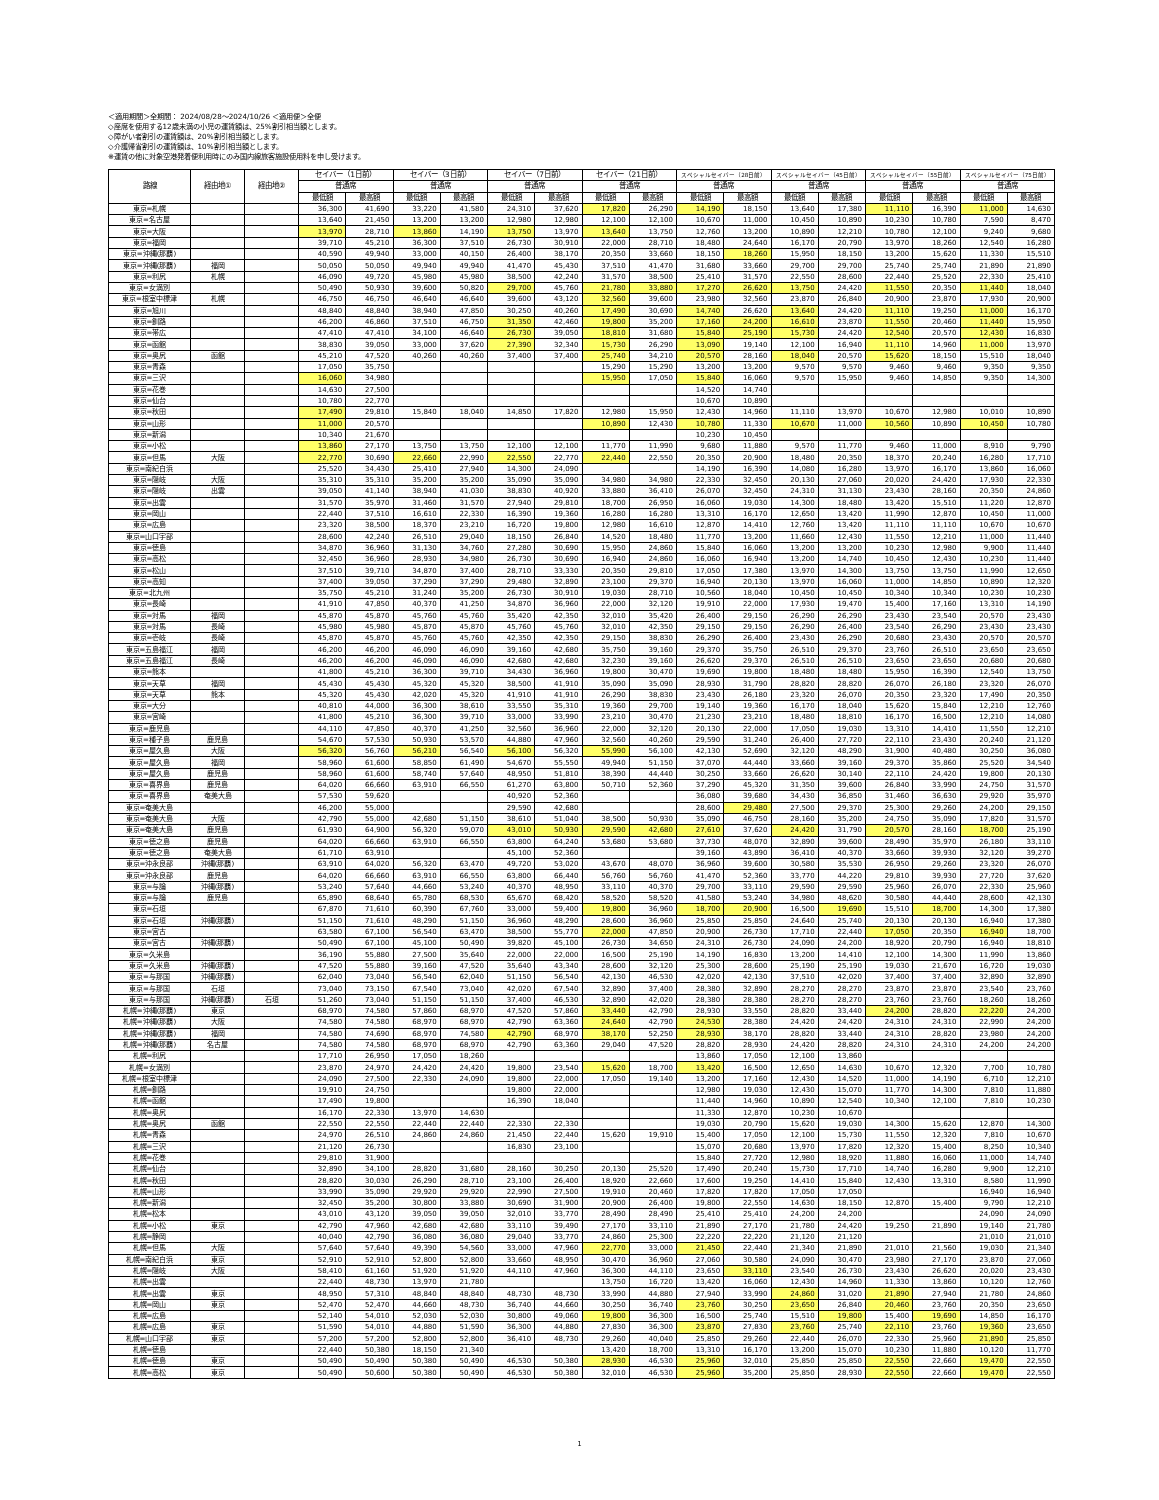＜適用期間＞全期間： 2024/08/28～2024/10/26 ＜適用便＞全便
◇座席を使用する12歳未満の小児の運賃額は、25%割引相当額とします。
◇障がい者割引の運賃額は、20%割引相当額とします。
◇介護帰省割引の運賃額は、10%割引相当額とします。
※運賃の他に対象空港発着便利用時にのみ国内線旅客施設使用料を申し受けます。
| 路線 | 経由地① | 経由地② | セイバー（1日前） | | セイバー（3日前） | | セイバー（7日前） | | セイバー（21日前） | | スペシャルセイバー（28日前） | | スペシャルセイバー（45日前） | | スペシャルセイバー（55日前） | | スペシャルセイバー（75日前） | |
| --- | --- | --- | --- | --- | --- | --- | --- | --- | --- | --- | --- | --- | --- | --- | --- | --- | --- | --- |
| | | | 普通席 | | 普通席 | | 普通席 | | 普通席 | | 普通席 | | 普通席 | | 普通席 | | 普通席 | |
| | | | 最低額 | 最高額 | 最低額 | 最高額 | 最低額 | 最高額 | 最低額 | 最高額 | 最低額 | 最高額 | 最低額 | 最高額 | 最低額 | 最高額 | 最低額 | 最高額 |
| 東京=札幌 | | | 36,300 | 41,690 | 33,220 | 41,580 | 24,310 | 37,620 | 17,820 | 26,290 | 14,190 | 18,150 | 13,640 | 17,380 | 11,110 | 16,390 | 11,000 | 14,630 |
| 東京=名古屋 | | | 13,640 | 21,450 | 13,200 | 13,200 | 12,980 | 12,980 | 12,100 | 12,100 | 10,670 | 11,000 | 10,450 | 10,890 | 10,230 | 10,780 | 7,590 | 8,470 |
| 東京=大阪 | | | 13,970 | 28,710 | 13,860 | 14,190 | 13,750 | 13,970 | 13,640 | 13,750 | 12,760 | 13,200 | 10,890 | 12,210 | 10,780 | 12,100 | 9,240 | 9,680 |
| 東京=福岡 | | | 39,710 | 45,210 | 36,300 | 37,510 | 26,730 | 30,910 | 22,000 | 28,710 | 18,480 | 24,640 | 16,170 | 20,790 | 13,970 | 18,260 | 12,540 | 16,280 |
| 東京=沖縄(那覇) | | | 40,590 | 49,940 | 33,000 | 40,150 | 26,400 | 38,170 | 20,350 | 33,660 | 18,150 | 18,260 | 15,950 | 18,150 | 13,200 | 15,620 | 11,330 | 15,510 |
| 東京=沖縄(那覇) | 福岡 | | 50,050 | 50,050 | 49,940 | 49,940 | 41,470 | 45,430 | 37,510 | 41,470 | 31,680 | 33,660 | 29,700 | 29,700 | 25,740 | 25,740 | 21,890 | 21,890 |
| 東京=利尻 | 札幌 | | 46,090 | 49,720 | 45,980 | 45,980 | 38,500 | 42,240 | 31,570 | 38,500 | 25,410 | 31,570 | 22,550 | 28,600 | 22,440 | 25,520 | 22,330 | 25,410 |
| 東京=女満別 | | | 50,490 | 50,930 | 39,600 | 50,820 | 29,700 | 45,760 | 21,780 | 33,880 | 17,270 | 26,620 | 13,750 | 24,420 | 11,550 | 20,350 | 11,440 | 18,040 |
| 東京=根室中標津 | 札幌 | | 46,750 | 46,750 | 46,640 | 46,640 | 39,600 | 43,120 | 32,560 | 39,600 | 23,980 | 32,560 | 23,870 | 26,840 | 20,900 | 23,870 | 17,930 | 20,900 |
| 東京=旭川 | | | 48,840 | 48,840 | 38,940 | 47,850 | 30,250 | 40,260 | 17,490 | 30,690 | 14,740 | 26,620 | 13,640 | 24,420 | 11,110 | 19,250 | 11,000 | 16,170 |
| 東京=釧路 | | | 46,200 | 46,860 | 37,510 | 46,750 | 31,350 | 42,460 | 19,800 | 35,200 | 17,160 | 24,200 | 16,610 | 23,870 | 11,550 | 20,460 | 11,440 | 15,950 |
| 東京=帯広 | | | 47,410 | 47,410 | 34,100 | 46,640 | 26,730 | 39,050 | 18,810 | 31,680 | 15,840 | 25,190 | 15,730 | 24,420 | 12,540 | 20,570 | 12,430 | 16,830 |
| 東京=函館 | | | 38,830 | 39,050 | 33,000 | 37,620 | 27,390 | 32,340 | 15,730 | 26,290 | 13,090 | 19,140 | 12,100 | 16,940 | 11,110 | 14,960 | 11,000 | 13,970 |
| 東京=奥尻 | 函館 | | 45,210 | 47,520 | 40,260 | 40,260 | 37,400 | 37,400 | 25,740 | 34,210 | 20,570 | 28,160 | 18,040 | 20,570 | 15,620 | 18,150 | 15,510 | 18,040 |
| 東京=青森 | | | 17,050 | 35,750 | | | | | 15,290 | 15,290 | 13,200 | 13,200 | 9,570 | 9,570 | 9,460 | 9,460 | 9,350 | 9,350 |
| 東京=三沢 | | | 16,060 | 34,980 | | | | | 15,950 | 17,050 | 15,840 | 16,060 | 9,570 | 15,950 | 9,460 | 14,850 | 9,350 | 14,300 |
| 東京=花巻 | | | 14,630 | 27,500 | | | | | | | 14,520 | 14,740 | | | | | | |
| 東京=仙台 | | | 10,780 | 22,770 | | | | | | | 10,670 | 10,890 | | | | | | |
| 東京=秋田 | | | 17,490 | 29,810 | 15,840 | 18,040 | 14,850 | 17,820 | 12,980 | 15,950 | 12,430 | 14,960 | 11,110 | 13,970 | 10,670 | 12,980 | 10,010 | 10,890 |
| 東京=山形 | | | 11,000 | 20,570 | | | | | 10,890 | 12,430 | 10,780 | 11,330 | 10,670 | 11,000 | 10,560 | 10,890 | 10,450 | 10,780 |
| 東京=新潟 | | | 10,340 | 21,670 | | | | | | | 10,230 | 10,450 | | | | | | |
| 東京=小松 | | | 13,860 | 27,170 | 13,750 | 13,750 | 12,100 | 12,100 | 11,770 | 11,990 | 9,680 | 11,880 | 9,570 | 11,770 | 9,460 | 11,000 | 8,910 | 9,790 |
| 東京=但馬 | 大阪 | | 22,770 | 30,690 | 22,660 | 22,990 | 22,550 | 22,770 | 22,440 | 22,550 | 20,350 | 20,900 | 18,480 | 20,350 | 18,370 | 20,240 | 16,280 | 17,710 |
| 東京=南紀白浜 | | | 25,520 | 34,430 | 25,410 | 27,940 | 14,300 | 24,090 | | | 14,190 | 16,390 | 14,080 | 16,280 | 13,970 | 16,170 | 13,860 | 16,060 |
| 東京=隠岐 | 大阪 | | 35,310 | 35,310 | 35,200 | 35,200 | 35,090 | 35,090 | 34,980 | 34,980 | 22,330 | 32,450 | 20,130 | 27,060 | 20,020 | 24,420 | 17,930 | 22,330 |
| 東京=隠岐 | 出雲 | | 39,050 | 41,140 | 38,940 | 41,030 | 38,830 | 40,920 | 33,880 | 36,410 | 26,070 | 32,450 | 24,310 | 31,130 | 23,430 | 28,160 | 20,350 | 24,860 |
| 東京=出雲 | | | 31,570 | 35,970 | 31,460 | 31,570 | 27,940 | 29,810 | 18,700 | 26,950 | 16,060 | 19,030 | 14,300 | 18,480 | 13,420 | 15,510 | 11,220 | 12,870 |
| 東京=岡山 | | | 22,440 | 37,510 | 16,610 | 22,330 | 16,390 | 19,360 | 16,280 | 16,280 | 13,310 | 16,170 | 12,650 | 13,420 | 11,990 | 12,870 | 10,450 | 11,000 |
| 東京=広島 | | | 23,320 | 38,500 | 18,370 | 23,210 | 16,720 | 19,800 | 12,980 | 16,610 | 12,870 | 14,410 | 12,760 | 13,420 | 11,110 | 11,110 | 10,670 | 10,670 |
| 東京=山口宇部 | | | 28,600 | 42,240 | 26,510 | 29,040 | 18,150 | 26,840 | 14,520 | 18,480 | 11,770 | 13,200 | 11,660 | 12,430 | 11,550 | 12,210 | 11,000 | 11,440 |
| 東京=徳島 | | | 34,870 | 36,960 | 31,130 | 34,760 | 27,280 | 30,690 | 15,950 | 24,860 | 15,840 | 16,060 | 13,200 | 13,200 | 10,230 | 12,980 | 9,900 | 11,440 |
| 東京=高松 | | | 32,450 | 36,960 | 28,930 | 34,980 | 26,730 | 30,690 | 16,940 | 24,860 | 16,060 | 16,940 | 13,200 | 14,740 | 10,450 | 12,430 | 10,230 | 11,440 |
| 東京=松山 | | | 37,510 | 39,710 | 34,870 | 37,400 | 28,710 | 33,330 | 20,350 | 29,810 | 17,050 | 17,380 | 13,970 | 14,300 | 13,750 | 13,750 | 11,990 | 12,650 |
| 東京=高知 | | | 37,400 | 39,050 | 37,290 | 37,290 | 29,480 | 32,890 | 23,100 | 29,370 | 16,940 | 20,130 | 13,970 | 16,060 | 11,000 | 14,850 | 10,890 | 12,320 |
| 東京=北九州 | | | 35,750 | 45,210 | 31,240 | 35,200 | 26,730 | 30,910 | 19,030 | 28,710 | 10,560 | 18,040 | 10,450 | 10,450 | 10,340 | 10,340 | 10,230 | 10,230 |
| 東京=長崎 | | | 41,910 | 47,850 | 40,370 | 41,250 | 34,870 | 36,960 | 22,000 | 32,120 | 19,910 | 22,000 | 17,930 | 19,470 | 15,400 | 17,160 | 13,310 | 14,190 |
| 東京=対馬 | 福岡 | | 45,870 | 45,870 | 45,760 | 45,760 | 35,420 | 42,350 | 32,010 | 35,420 | 26,400 | 29,150 | 26,290 | 26,290 | 23,430 | 23,540 | 20,570 | 23,430 |
| 東京=対馬 | 長崎 | | 45,980 | 45,980 | 45,870 | 45,870 | 45,760 | 45,760 | 32,010 | 42,350 | 29,150 | 29,150 | 26,290 | 26,400 | 23,540 | 26,290 | 23,430 | 23,430 |
| 東京=壱岐 | 長崎 | | 45,870 | 45,870 | 45,760 | 45,760 | 42,350 | 42,350 | 29,150 | 38,830 | 26,290 | 26,400 | 23,430 | 26,290 | 20,680 | 23,430 | 20,570 | 20,570 |
| 東京=五島福江 | 福岡 | | 46,200 | 46,200 | 46,090 | 46,090 | 39,160 | 42,680 | 35,750 | 39,160 | 29,370 | 35,750 | 26,510 | 29,370 | 23,760 | 26,510 | 23,650 | 23,650 |
| 東京=五島福江 | 長崎 | | 46,200 | 46,200 | 46,090 | 46,090 | 42,680 | 42,680 | 32,230 | 39,160 | 26,620 | 29,370 | 26,510 | 26,510 | 23,650 | 23,650 | 20,680 | 20,680 |
| 東京=熊本 | | | 41,800 | 45,210 | 36,300 | 39,710 | 34,430 | 36,960 | 19,800 | 30,470 | 19,690 | 19,800 | 18,480 | 18,480 | 15,950 | 16,390 | 12,540 | 13,750 |
| 東京=天草 | 福岡 | | 45,430 | 45,430 | 45,320 | 45,320 | 38,500 | 41,910 | 35,090 | 35,090 | 28,930 | 31,790 | 28,820 | 28,820 | 26,070 | 26,180 | 23,320 | 26,070 |
| 東京=天草 | 熊本 | | 45,320 | 45,430 | 42,020 | 45,320 | 41,910 | 41,910 | 26,290 | 38,830 | 23,430 | 26,180 | 23,320 | 26,070 | 20,350 | 23,320 | 17,490 | 20,350 |
| 東京=大分 | | | 40,810 | 44,000 | 36,300 | 38,610 | 33,550 | 35,310 | 19,360 | 29,700 | 19,140 | 19,360 | 16,170 | 18,040 | 15,620 | 15,840 | 12,210 | 12,760 |
| 東京=宮崎 | | | 41,800 | 45,210 | 36,300 | 39,710 | 33,000 | 33,990 | 23,210 | 30,470 | 21,230 | 23,210 | 18,480 | 18,810 | 16,170 | 16,500 | 12,210 | 14,080 |
| 東京=鹿児島 | | | 44,110 | 47,850 | 40,370 | 41,250 | 32,560 | 36,960 | 22,000 | 32,120 | 20,130 | 22,000 | 17,050 | 19,030 | 13,310 | 14,410 | 11,550 | 12,210 |
| 東京=種子島 | 鹿児島 | | 54,670 | 57,530 | 50,930 | 53,570 | 44,880 | 47,960 | 32,560 | 40,260 | 29,590 | 31,240 | 26,400 | 27,720 | 22,110 | 23,430 | 20,240 | 21,120 |
| 東京=屋久島 | 大阪 | | 56,320 | 56,760 | 56,210 | 56,540 | 56,100 | 56,320 | 55,990 | 56,100 | 42,130 | 52,690 | 32,120 | 48,290 | 31,900 | 40,480 | 30,250 | 36,080 |
| 東京=屋久島 | 福岡 | | 58,960 | 61,600 | 58,850 | 61,490 | 54,670 | 55,550 | 49,940 | 51,150 | 37,070 | 44,440 | 33,660 | 39,160 | 29,370 | 35,860 | 25,520 | 34,540 |
| 東京=屋久島 | 鹿児島 | | 58,960 | 61,600 | 58,740 | 57,640 | 48,950 | 51,810 | 38,390 | 44,440 | 30,250 | 33,660 | 26,620 | 30,140 | 22,110 | 24,420 | 19,800 | 20,130 |
| 東京=喜界島 | 鹿児島 | | 64,020 | 66,660 | 63,910 | 66,550 | 61,270 | 63,800 | 50,710 | 52,360 | 37,290 | 45,320 | 31,350 | 39,600 | 26,840 | 33,990 | 24,750 | 31,570 |
| 東京=喜界島 | 奄美大島 | | 57,530 | 59,620 | | | 40,920 | 52,360 | | | 36,080 | 39,680 | 34,430 | 36,850 | 31,460 | 36,630 | 29,920 | 35,970 |
| 東京=奄美大島 | | | 46,200 | 55,000 | | | 29,590 | 42,680 | | | 28,600 | 29,480 | 27,500 | 29,370 | 25,300 | 29,260 | 24,200 | 29,150 |
| 東京=奄美大島 | 大阪 | | 42,790 | 55,000 | 42,680 | 51,150 | 38,610 | 51,040 | 38,500 | 50,930 | 35,090 | 46,750 | 28,160 | 35,200 | 24,750 | 35,090 | 17,820 | 31,570 |
| 東京=奄美大島 | 鹿児島 | | 61,930 | 64,900 | 56,320 | 59,070 | 43,010 | 50,930 | 29,590 | 42,680 | 27,610 | 37,620 | 24,420 | 31,790 | 20,570 | 28,160 | 18,700 | 25,190 |
| 東京=徳之島 | 鹿児島 | | 64,020 | 66,660 | 63,910 | 66,550 | 63,800 | 64,240 | 53,680 | 53,680 | 37,730 | 48,070 | 32,890 | 39,600 | 28,490 | 35,970 | 26,180 | 33,110 |
| 東京=徳之島 | 奄美大島 | | 61,710 | 63,910 | | | 45,100 | 52,360 | | | 39,160 | 43,890 | 36,410 | 40,370 | 33,660 | 39,930 | 32,120 | 39,270 |
| 東京=沖永良部 | 沖縄(那覇) | | 63,910 | 64,020 | 56,320 | 63,470 | 49,720 | 53,020 | 43,670 | 48,070 | 36,960 | 39,600 | 30,580 | 35,530 | 26,950 | 29,260 | 23,320 | 26,070 |
| 東京=沖永良部 | 鹿児島 | | 64,020 | 66,660 | 63,910 | 66,550 | 63,800 | 66,440 | 56,760 | 56,760 | 41,470 | 52,360 | 33,770 | 44,220 | 29,810 | 39,930 | 27,720 | 37,620 |
| 東京=与論 | 沖縄(那覇) | | 53,240 | 57,640 | 44,660 | 53,240 | 40,370 | 48,950 | 33,110 | 40,370 | 29,700 | 33,110 | 29,590 | 29,590 | 25,960 | 26,070 | 22,330 | 25,960 |
| 東京=与論 | 鹿児島 | | 65,890 | 68,640 | 65,780 | 68,530 | 65,670 | 68,420 | 58,520 | 58,520 | 41,580 | 53,240 | 34,980 | 48,620 | 30,580 | 44,440 | 28,600 | 42,130 |
| 東京=石垣 | | | 67,870 | 71,610 | 60,390 | 67,760 | 33,000 | 59,400 | 19,800 | 36,960 | 18,700 | 20,900 | 16,500 | 19,690 | 15,510 | 18,700 | 14,300 | 17,380 |
| 東京=石垣 | 沖縄(那覇) | | 51,150 | 71,610 | 48,290 | 51,150 | 36,960 | 48,290 | 28,600 | 36,960 | 25,850 | 25,850 | 24,640 | 25,740 | 20,130 | 20,130 | 16,940 | 17,380 |
| 東京=宮古 | | | 63,580 | 67,100 | 56,540 | 63,470 | 38,500 | 55,770 | 22,000 | 47,850 | 20,900 | 26,730 | 17,710 | 22,440 | 17,050 | 20,350 | 16,940 | 18,700 |
| 東京=宮古 | 沖縄(那覇) | | 50,490 | 67,100 | 45,100 | 50,490 | 39,820 | 45,100 | 26,730 | 34,650 | 24,310 | 26,730 | 24,090 | 24,200 | 18,920 | 20,790 | 16,940 | 18,810 |
| 東京=久米島 | | | 36,190 | 55,880 | 27,500 | 35,640 | 22,000 | 22,000 | 16,500 | 25,190 | 14,190 | 16,830 | 13,200 | 14,410 | 12,100 | 14,300 | 11,990 | 13,860 |
| 東京=久米島 | 沖縄(那覇) | | 47,520 | 55,880 | 39,160 | 47,520 | 35,640 | 43,340 | 28,600 | 32,120 | 25,300 | 28,600 | 25,190 | 25,190 | 19,030 | 21,670 | 16,720 | 19,030 |
| 東京=与那国 | 沖縄(那覇) | | 62,040 | 73,040 | 56,540 | 62,040 | 51,150 | 56,540 | 42,130 | 46,530 | 42,020 | 42,130 | 37,510 | 42,020 | 37,400 | 37,400 | 32,890 | 32,890 |
| 東京=与那国 | 石垣 | | 73,040 | 73,150 | 67,540 | 73,040 | 42,020 | 67,540 | 32,890 | 37,400 | 28,380 | 32,890 | 28,270 | 28,270 | 23,870 | 23,870 | 23,540 | 23,760 |
| 東京=与那国 | 沖縄(那覇) | 石垣 | 51,260 | 73,040 | 51,150 | 51,150 | 37,400 | 46,530 | 32,890 | 42,020 | 28,380 | 28,380 | 28,270 | 28,270 | 23,760 | 23,760 | 18,260 | 18,260 |
| 札幌=沖縄(那覇) | 東京 | | 68,970 | 74,580 | 57,860 | 68,970 | 47,520 | 57,860 | 33,440 | 42,790 | 28,930 | 33,550 | 28,820 | 33,440 | 24,200 | 28,820 | 22,220 | 24,200 |
| 札幌=沖縄(那覇) | 大阪 | | 74,580 | 74,580 | 68,970 | 68,970 | 42,790 | 63,360 | 24,640 | 42,790 | 24,530 | 28,380 | 24,420 | 24,420 | 24,310 | 24,310 | 22,990 | 24,200 |
| 札幌=沖縄(那覇) | 福岡 | | 74,580 | 74,690 | 68,970 | 74,580 | 42,790 | 68,970 | 38,170 | 52,250 | 28,930 | 38,170 | 28,820 | 33,440 | 24,310 | 28,820 | 23,980 | 24,200 |
| 札幌=沖縄(那覇) | 名古屋 | | 74,580 | 74,580 | 68,970 | 68,970 | 42,790 | 63,360 | 29,040 | 47,520 | 28,820 | 28,930 | 24,420 | 28,820 | 24,310 | 24,310 | 24,200 | 24,200 |
| 札幌=利尻 | | | 17,710 | 26,950 | 17,050 | 18,260 | | | | | 13,860 | 17,050 | 12,100 | 13,860 | | | | |
| 札幌=女満別 | | | 23,870 | 24,970 | 24,420 | 24,420 | 19,800 | 23,540 | 15,620 | 18,700 | 13,420 | 16,500 | 12,650 | 14,630 | 10,670 | 12,320 | 7,700 | 10,780 |
| 札幌=根室中標津 | | | 24,090 | 27,500 | 22,330 | 24,090 | 19,800 | 22,000 | 17,050 | 19,140 | 13,200 | 17,160 | 12,430 | 14,520 | 11,000 | 14,190 | 6,710 | 12,210 |
| 札幌=釧路 | | | 19,910 | 24,750 | | | 19,800 | 22,000 | | | 12,980 | 19,030 | 12,430 | 15,070 | 11,770 | 14,300 | 7,810 | 11,880 |
| 札幌=函館 | | | 17,490 | 19,800 | | | 16,390 | 18,040 | | | 11,440 | 14,960 | 10,890 | 12,540 | 10,340 | 12,100 | 7,810 | 10,230 |
| 札幌=奥尻 | | | 16,170 | 22,330 | 13,970 | 14,630 | | | | | 11,330 | 12,870 | 10,230 | 10,670 | | | | |
| 札幌=奥尻 | 函館 | | 22,550 | 22,550 | 22,440 | 22,440 | 22,330 | 22,330 | | | 19,030 | 20,790 | 15,620 | 19,030 | 14,300 | 15,620 | 12,870 | 14,300 |
| 札幌=青森 | | | 24,970 | 26,510 | 24,860 | 24,860 | 21,450 | 22,440 | 15,620 | 19,910 | 15,400 | 17,050 | 12,100 | 15,730 | 11,550 | 12,320 | 7,810 | 10,670 |
| 札幌=三沢 | | | 21,120 | 26,730 | | | 16,830 | 23,100 | | | 15,070 | 20,680 | 13,970 | 17,820 | 12,320 | 15,400 | 8,250 | 10,340 |
| 札幌=花巻 | | | 29,810 | 31,900 | | | | | | | 15,840 | 27,720 | 12,980 | 18,920 | 11,880 | 16,060 | 11,000 | 14,740 |
| 札幌=仙台 | | | 32,890 | 34,100 | 28,820 | 31,680 | 28,160 | 30,250 | 20,130 | 25,520 | 17,490 | 20,240 | 15,730 | 17,710 | 14,740 | 16,280 | 9,900 | 12,210 |
| 札幌=秋田 | | | 28,820 | 30,030 | 26,290 | 28,710 | 23,100 | 26,400 | 18,920 | 22,660 | 17,600 | 19,250 | 14,410 | 15,840 | 12,430 | 13,310 | 8,580 | 11,990 |
| 札幌=山形 | | | 33,990 | 35,090 | 29,920 | 29,920 | 22,990 | 27,500 | 19,910 | 20,460 | 17,820 | 17,820 | 17,050 | 17,050 | | | 16,940 | 16,940 |
| 札幌=新潟 | | | 32,450 | 35,200 | 30,800 | 33,880 | 30,690 | 31,900 | 20,900 | 26,400 | 19,800 | 22,550 | 14,630 | 18,150 | 12,870 | 15,400 | 9,790 | 12,210 |
| 札幌=松本 | | | 43,010 | 43,120 | 39,050 | 39,050 | 32,010 | 33,770 | 28,490 | 28,490 | 25,410 | 25,410 | 24,200 | 24,200 | | | 24,090 | 24,090 |
| 札幌=小松 | 東京 | | 42,790 | 47,960 | 42,680 | 42,680 | 33,110 | 39,490 | 27,170 | 33,110 | 21,890 | 27,170 | 21,780 | 24,420 | 19,250 | 21,890 | 19,140 | 21,780 |
| 札幌=静岡 | | | 40,040 | 42,790 | 36,080 | 36,080 | 29,040 | 33,770 | 24,860 | 25,300 | 22,220 | 22,220 | 21,120 | 21,120 | | | 21,010 | 21,010 |
| 札幌=但馬 | 大阪 | | 57,640 | 57,640 | 49,390 | 54,560 | 33,000 | 47,960 | 22,770 | 33,000 | 21,450 | 22,440 | 21,340 | 21,890 | 21,010 | 21,560 | 19,030 | 21,340 |
| 札幌=南紀白浜 | 東京 | | 52,910 | 52,910 | 52,800 | 52,800 | 33,660 | 48,950 | 30,470 | 36,960 | 27,060 | 30,580 | 24,090 | 30,470 | 23,980 | 27,170 | 23,870 | 27,060 |
| 札幌=隠岐 | 大阪 | | 58,410 | 61,160 | 51,920 | 51,920 | 44,110 | 47,960 | 36,300 | 44,110 | 23,650 | 33,110 | 23,540 | 26,730 | 23,430 | 26,620 | 20,020 | 23,430 |
| 札幌=出雲 | | | 22,440 | 48,730 | 13,970 | 21,780 | | | 13,750 | 16,720 | 13,420 | 16,060 | 12,430 | 14,960 | 11,330 | 13,860 | 10,120 | 12,760 |
| 札幌=出雲 | 東京 | | 48,950 | 57,310 | 48,840 | 48,840 | 48,730 | 48,730 | 33,990 | 44,880 | 27,940 | 33,990 | 24,860 | 31,020 | 21,890 | 27,940 | 21,780 | 24,860 |
| 札幌=岡山 | 東京 | | 52,470 | 52,470 | 44,660 | 48,730 | 36,740 | 44,660 | 30,250 | 36,740 | 23,760 | 30,250 | 23,650 | 26,840 | 20,460 | 23,760 | 20,350 | 23,650 |
| 札幌=広島 | | | 52,140 | 54,010 | 52,030 | 52,030 | 30,800 | 49,060 | 19,800 | 36,300 | 16,500 | 25,740 | 15,510 | 19,800 | 15,400 | 19,690 | 14,850 | 16,170 |
| 札幌=広島 | 東京 | | 51,590 | 54,010 | 44,880 | 51,590 | 36,300 | 44,880 | 27,830 | 36,300 | 23,870 | 27,830 | 23,760 | 25,740 | 22,110 | 23,760 | 19,360 | 23,650 |
| 札幌=山口宇部 | 東京 | | 57,200 | 57,200 | 52,800 | 52,800 | 36,410 | 48,730 | 29,260 | 40,040 | 25,850 | 29,260 | 22,440 | 26,070 | 22,330 | 25,960 | 21,890 | 25,850 |
| 札幌=徳島 | | | 22,440 | 50,380 | 18,150 | 21,340 | | | 13,420 | 18,700 | 13,310 | 16,170 | 13,200 | 15,070 | 10,230 | 11,880 | 10,120 | 11,770 |
| 札幌=徳島 | 東京 | | 50,490 | 50,490 | 50,380 | 50,490 | 46,530 | 50,380 | 28,930 | 46,530 | 25,960 | 32,010 | 25,850 | 25,850 | 22,550 | 22,660 | 19,470 | 22,550 |
| 札幌=高松 | 東京 | | 50,490 | 50,600 | 50,380 | 50,490 | 46,530 | 50,380 | 32,010 | 46,530 | 25,960 | 35,200 | 25,850 | 28,930 | 22,550 | 22,660 | 19,470 | 22,550 |
1